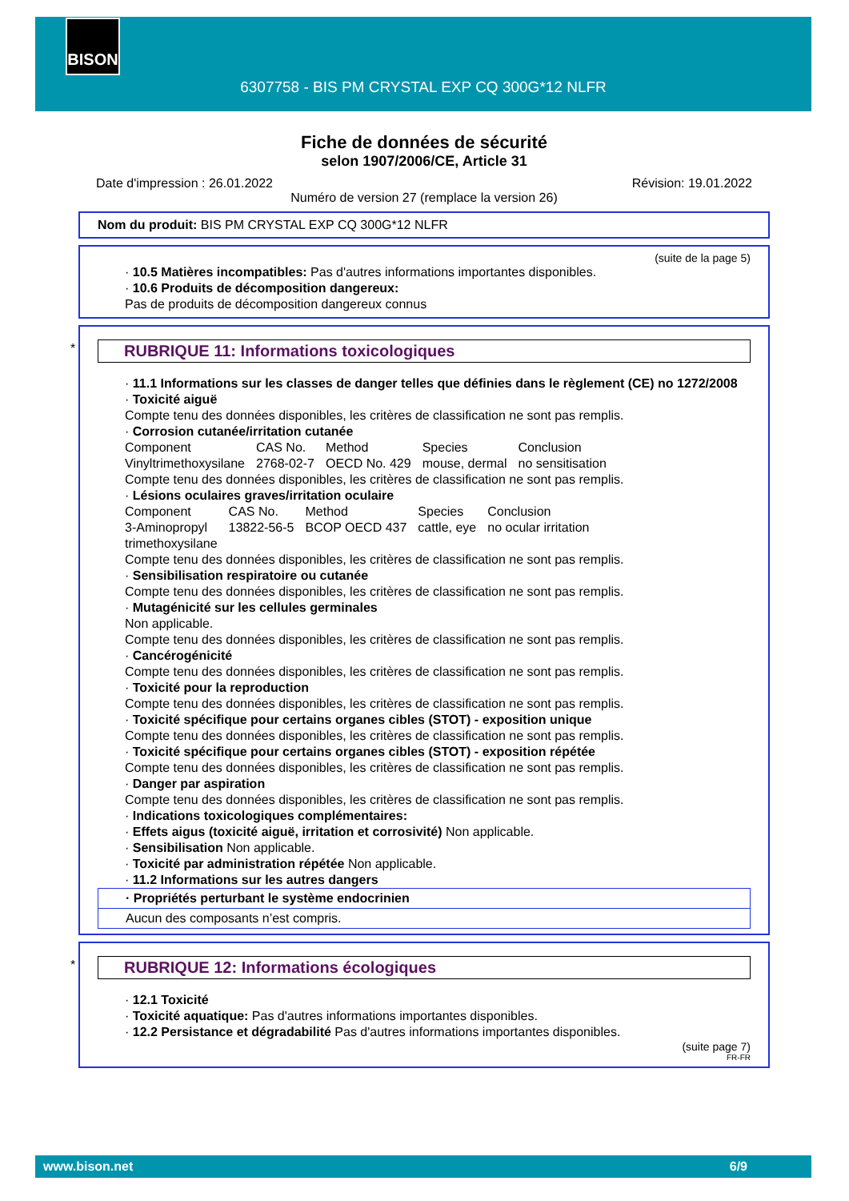BISON
6307758 - BIS PM CRYSTAL EXP CQ 300G*12 NLFR
Fiche de données de sécurité
selon 1907/2006/CE, Article 31
Date d'impression : 26.01.2022 Révision: 19.01.2022
Numéro de version 27 (remplace la version 26)
Nom du produit: BIS PM CRYSTAL EXP CQ 300G*12 NLFR
(suite de la page 5)
· 10.5 Matières incompatibles: Pas d'autres informations importantes disponibles.
· 10.6 Produits de décomposition dangereux:
Pas de produits de décomposition dangereux connus
*
RUBRIQUE 11: Informations toxicologiques
· 11.1 Informations sur les classes de danger telles que définies dans le règlement (CE) no 1272/2008
· Toxicité aiguë
Compte tenu des données disponibles, les critères de classification ne sont pas remplis.
· Corrosion cutanée/irritation cutanée
| Component | CAS No. | Method | Species | Conclusion |
| Vinyltrimethoxysilane | 2768-02-7 | OECD No. 429 | mouse, dermal | no sensitisation |
Compte tenu des données disponibles, les critères de classification ne sont pas remplis.
· Lésions oculaires graves/irritation oculaire
| Component | CAS No. | Method | Species | Conclusion |
| 3-Aminopropyl trimethoxysilane | 13822-56-5 | BCOP OECD 437 | cattle, eye | no ocular irritation |
Compte tenu des données disponibles, les critères de classification ne sont pas remplis.
· Sensibilisation respiratoire ou cutanée
Compte tenu des données disponibles, les critères de classification ne sont pas remplis.
· Mutagénicité sur les cellules germinales
Non applicable.
Compte tenu des données disponibles, les critères de classification ne sont pas remplis.
· Cancérogénicité
Compte tenu des données disponibles, les critères de classification ne sont pas remplis.
· Toxicité pour la reproduction
Compte tenu des données disponibles, les critères de classification ne sont pas remplis.
· Toxicité spécifique pour certains organes cibles (STOT) - exposition unique
Compte tenu des données disponibles, les critères de classification ne sont pas remplis.
· Toxicité spécifique pour certains organes cibles (STOT) - exposition répétée
Compte tenu des données disponibles, les critères de classification ne sont pas remplis.
· Danger par aspiration
Compte tenu des données disponibles, les critères de classification ne sont pas remplis.
· Indications toxicologiques complémentaires:
· Effets aigus (toxicité aiguë, irritation et corrosivité) Non applicable.
· Sensibilisation Non applicable.
· Toxicité par administration répétée Non applicable.
· 11.2 Informations sur les autres dangers
· Propriétés perturbant le système endocrinien
Aucun des composants n’est compris.
*
RUBRIQUE 12: Informations écologiques
· 12.1 Toxicité
· Toxicité aquatique: Pas d'autres informations importantes disponibles.
· 12.2 Persistance et dégradabilité Pas d'autres informations importantes disponibles.
(suite page 7)
FR-FR
www.bison.net 6/9